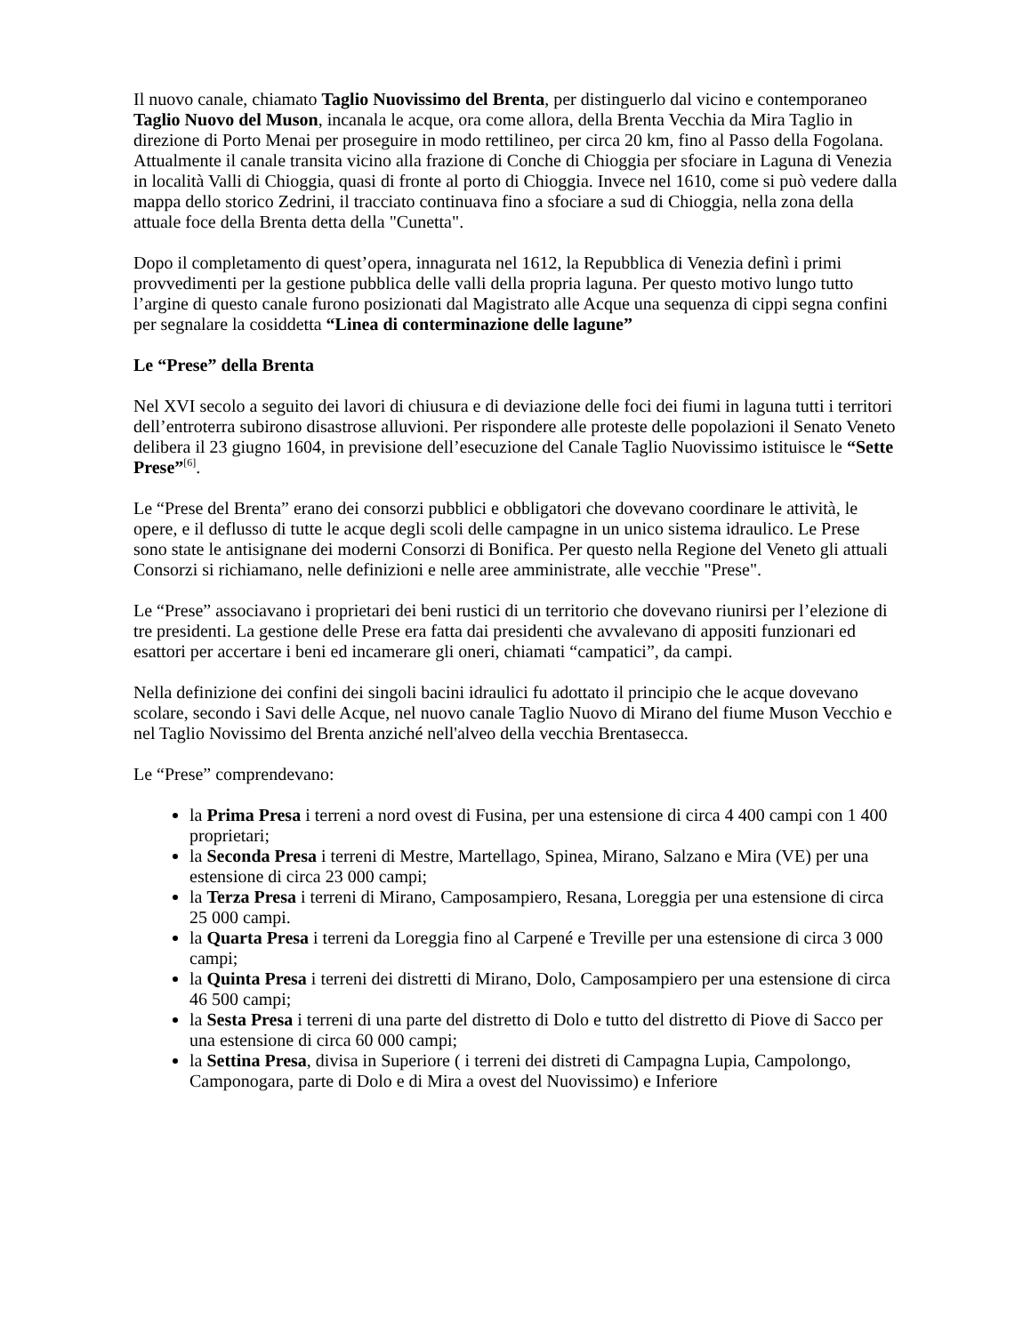Il nuovo canale, chiamato Taglio Nuovissimo del Brenta, per distinguerlo dal vicino e contemporaneo Taglio Nuovo del Muson, incanala le acque, ora come allora, della Brenta Vecchia da Mira Taglio in direzione di Porto Menai per proseguire in modo rettilineo, per circa 20 km, fino al Passo della Fogolana. Attualmente il canale transita vicino alla frazione di Conche di Chioggia per sfociare in Laguna di Venezia in località Valli di Chioggia, quasi di fronte al porto di Chioggia. Invece nel 1610, come si può vedere dalla mappa dello storico Zedrini, il tracciato continuava fino a sfociare a sud di Chioggia, nella zona della attuale foce della Brenta detta della "Cunetta".
Dopo il completamento di quest’opera, innagurata nel 1612, la Repubblica di Venezia definì i primi provvedimenti per la gestione pubblica delle valli della propria laguna. Per questo motivo lungo tutto l’argine di questo canale furono posizionati dal Magistrato alle Acque una sequenza di cippi segna confini per segnalare la cosiddetta “Linea di conterminazione delle lagune”
Le “Prese” della Brenta
Nel XVI secolo a seguito dei lavori di chiusura e di deviazione delle foci dei fiumi in laguna tutti i territori dell’entroterra subirono disastrose alluvioni. Per rispondere alle proteste delle popolazioni il Senato Veneto delibera il 23 giugno 1604, in previsione dell’esecuzione del Canale Taglio Nuovissimo istituisce le “Sette Prese”<sup>[6]</sup>.
Le “Prese del Brenta” erano dei consorzi pubblici e obbligatori che dovevano coordinare le attività, le opere, e il deflusso di tutte le acque degli scoli delle campagne in un unico sistema idraulico. Le Prese sono state le antisignane dei moderni Consorzi di Bonifica. Per questo nella Regione del Veneto gli attuali Consorzi si richiamano, nelle definizioni e nelle aree amministrate, alle vecchie "Prese".
Le “Prese” associavano i proprietari dei beni rustici di un territorio che dovevano riunirsi per l’elezione di tre presidenti. La gestione delle Prese era fatta dai presidenti che avvalevano di appositi funzionari ed esattori per accertare i beni ed incamerare gli oneri, chiamati “campatici”, da campi.
Nella definizione dei confini dei singoli bacini idraulici fu adottato il principio che le acque dovevano scolare, secondo i Savi delle Acque, nel nuovo canale Taglio Nuovo di Mirano del fiume Muson Vecchio e nel Taglio Novissimo del Brenta anziché nell'alveo della vecchia Brentasecca.
Le “Prese” comprendevano:
la Prima Presa i terreni a nord ovest di Fusina, per una estensione di circa 4 400 campi con 1 400 proprietari;
la Seconda Presa i terreni di Mestre, Martellago, Spinea, Mirano, Salzano e Mira (VE) per una estensione di circa 23 000 campi;
la Terza Presa i terreni di Mirano, Camposampiero, Resana, Loreggia per una estensione di circa 25 000 campi.
la Quarta Presa i terreni da Loreggia fino al Carpené e Treville per una estensione di circa 3 000 campi;
la Quinta Presa i terreni dei distretti di Mirano, Dolo, Camposampiero per una estensione di circa 46 500 campi;
la Sesta Presa i terreni di una parte del distretto di Dolo e tutto del distretto di Piove di Sacco per una estensione di circa 60 000 campi;
la Settina Presa, divisa in Superiore ( i terreni dei distreti di Campagna Lupia, Campolongo, Camponogara, parte di Dolo e di Mira a ovest del Nuovissimo) e Inferiore